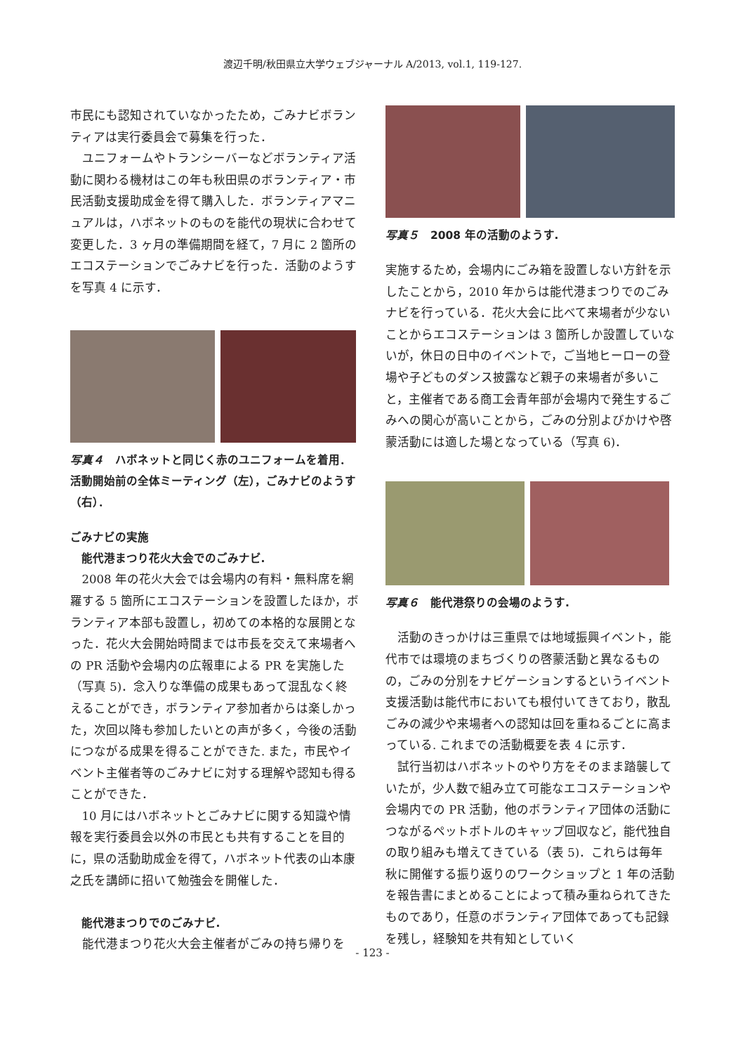渡辺千明/秋田県立大学ウェブジャーナル A/2013, vol.1, 119-127.
市民にも認知されていなかったため，ごみナビボランティアは実行委員会で募集を行った．
ユニフォームやトランシーバーなどボランティア活動に関わる機材はこの年も秋田県のボランティア・市民活動支援助成金を得て購入した．ボランティアマニュアルは，ハボネットのものを能代の現状に合わせて変更した．3 ヶ月の準備期間を経て，7 月に 2 箇所のエコステーションでごみナビを行った．活動のようすを写真 4 に示す．
写真４　ハボネットと同じく赤のユニフォームを着用．活動開始前の全体ミーティング（左），ごみナビのようす（右）．
ごみナビの実施
能代港まつり花火大会でのごみナビ.
2008 年の花火大会では会場内の有料・無料席を網羅する 5 箇所にエコステーションを設置したほか，ボランティア本部も設置し，初めての本格的な展開となった．花火大会開始時間までは市長を交えて来場者への PR 活動や会場内の広報車による PR を実施した（写真 5)．念入りな準備の成果もあって混乱なく終えることができ，ボランティア参加者からは楽しかった，次回以降も参加したいとの声が多く，今後の活動につながる成果を得ることができた. また，市民やイベント主催者等のごみナビに対する理解や認知も得ることができた．
10 月にはハボネットとごみナビに関する知識や情報を実行委員会以外の市民とも共有することを目的に，県の活動助成金を得て，ハボネット代表の山本康之氏を講師に招いて勉強会を開催した．
能代港まつりでのごみナビ.
能代港まつり花火大会主催者がごみの持ち帰りを
写真５　2008 年の活動のようす.
実施するため，会場内にごみ箱を設置しない方針を示したことから，2010 年からは能代港まつりでのごみナビを行っている．花火大会に比べて来場者が少ないことからエコステーションは 3 箇所しか設置していないが，休日の日中のイベントで，ご当地ヒーローの登場や子どものダンス披露など親子の来場者が多いこと，主催者である商工会青年部が会場内で発生するごみへの関心が高いことから，ごみの分別よびかけや啓蒙活動には適した場となっている（写真 6)．
写真６　能代港祭りの会場のようす.
活動のきっかけは三重県では地域振興イベント，能代市では環境のまちづくりの啓蒙活動と異なるものの，ごみの分別をナビゲーションするというイベント支援活動は能代市においても根付いてきており，散乱ごみの減少や来場者への認知は回を重ねるごとに高まっている. これまでの活動概要を表 4 に示す．
試行当初はハボネットのやり方をそのまま踏襲していたが，少人数で組み立て可能なエコステーションや会場内での PR 活動，他のボランティア団体の活動につながるペットボトルのキャップ回収など，能代独自の取り組みも増えてきている（表 5)．これらは毎年秋に開催する振り返りのワークショップと 1 年の活動を報告書にまとめることによって積み重ねられてきたものであり，任意のボランティア団体であっても記録を残し，経験知を共有知としていく
- 123 -